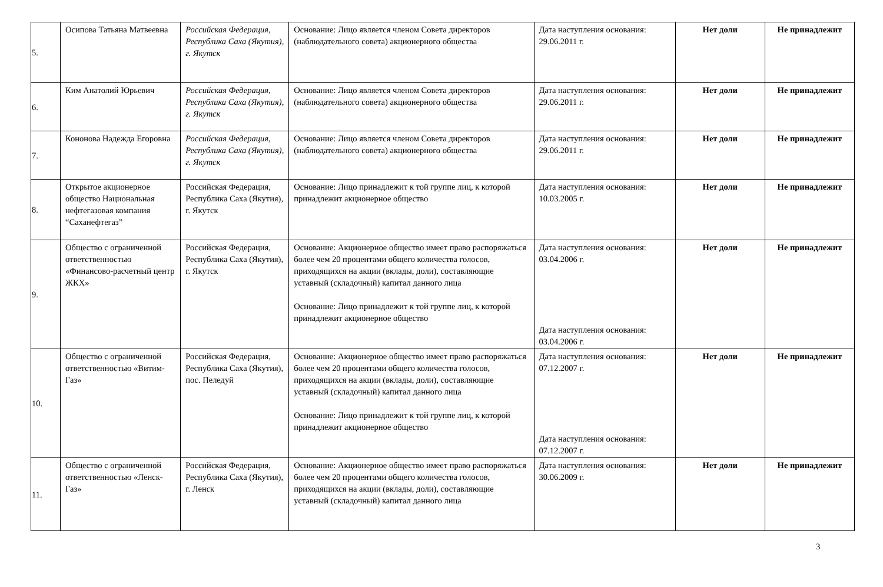| 5. | Осипова Татьяна Матвеевна | Российская Федерация, Республика Саха (Якутия), г. Якутск | Основание: Лицо является членом Совета директоров (наблюдательного совета) акционерного общества | Дата наступления основания: 29.06.2011 г. | Нет доли | Не принадлежит |
| 6. | Ким Анатолий Юрьевич | Российская Федерация, Республика Саха (Якутия), г. Якутск | Основание: Лицо является членом Совета директоров (наблюдательного совета) акционерного общества | Дата наступления основания: 29.06.2011 г. | Нет доли | Не принадлежит |
| 7. | Кононова Надежда Егоровна | Российская Федерация, Республика Саха (Якутия), г. Якутск | Основание: Лицо является членом Совета директоров (наблюдательного совета) акционерного общества | Дата наступления основания: 29.06.2011 г. | Нет доли | Не принадлежит |
| 8. | Открытое акционерное общество Национальная нефтегазовая компания “Саханефтегаз” | Российская Федерация, Республика Саха (Якутия), г. Якутск | Основание: Лицо принадлежит к той группе лиц, к которой принадлежит акционерное общество | Дата наступления основания: 10.03.2005 г. | Нет доли | Не принадлежит |
| 9. | Общество с ограниченной ответственностью «Финансово-расчетный центр ЖКХ» | Российская Федерация, Республика Саха (Якутия), г. Якутск | Основание: Акционерное общество имеет право распоряжаться более чем 20 процентами общего количества голосов, приходящихся на акции (вклады, доли), составляющие уставный (складочный) капитал данного лица Основание: Лицо принадлежит к той группе лиц, к которой принадлежит акционерное общество | Дата наступления основания: 03.04.2006 г. Дата наступления основания: 03.04.2006 г. | Нет доли | Не принадлежит |
| 10. | Общество с ограниченной ответственностью «Витим-Газ» | Российская Федерация, Республика Саха (Якутия), пос. Пеледуй | Основание: Акционерное общество имеет право распоряжаться более чем 20 процентами общего количества голосов, приходящихся на акции (вклады, доли), составляющие уставный (складочный) капитал данного лица Основание: Лицо принадлежит к той группе лиц, к которой принадлежит акционерное общество | Дата наступления основания: 07.12.2007 г. Дата наступления основания: 07.12.2007 г. | Нет доли | Не принадлежит |
| 11. | Общество с ограниченной ответственностью «Ленск-Газ» | Российская Федерация, Республика Саха (Якутия), г. Ленск | Основание: Акционерное общество имеет право распоряжаться более чем 20 процентами общего количества голосов, приходящихся на акции (вклады, доли), составляющие уставный (складочный) капитал данного лица | Дата наступления основания: 30.06.2009 г. | Нет доли | Не принадлежит |
3